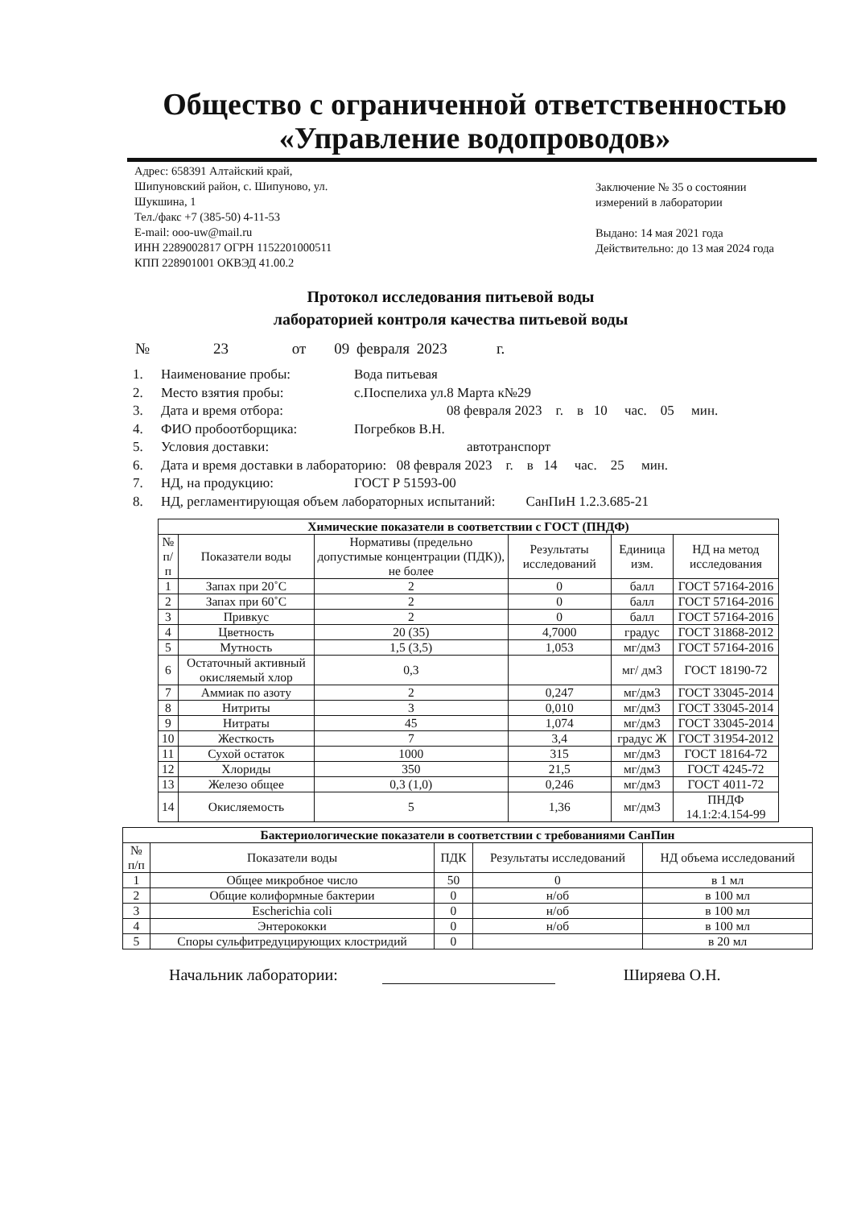Общество с ограниченной ответственностью
«Управление водопроводов»
Адрес: 658391 Алтайский край,
Шипуновский район, с. Шипуново, ул.
Шукшина, 1
Тел./факс +7 (385-50) 4-11-53
E-mail: ooo-uw@mail.ru
ИНН 2289002817 ОГРН 1152201000511
КПП 228901001 ОКВЭД 41.00.2
Заключение № 35 о состоянии измерений в лаборатории
Выдано: 14 мая 2021 года
Действительно: до 13 мая 2024 года
Протокол исследования питьевой воды
лабораторией контроля качества питьевой воды
№ 23 от 09 февраля 2023 г.
1. Наименование пробы: Вода питьевая
2. Место взятия пробы: с.Поспелиха ул.8 Марта к№29
3. Дата и время отбора: 08 февраля 2023 г. в 10 час. 05 мин.
4. ФИО пробоотборщика: Погребков В.Н.
5. Условия доставки: автотранспорт
6. Дата и время доставки в лабораторию: 08 февраля 2023 г. в 14 час. 25 мин.
7. НД, на продукцию: ГОСТ Р 51593-00
8. НД, регламентирующая объем лабораторных испытаний: СанПиН 1.2.3.685-21
| Химические показатели в соответствии с ГОСТ (ПНДФ) | | | | | |
| --- | --- | --- | --- | --- | --- |
| № п/п | Показатели воды | Нормативы (предельно допустимые концентрации (ПДК)), не более | Результаты исследований | Единица изм. | НД на метод исследования |
| 1 | Запах при 20˚С | 2 | 0 | балл | ГОСТ 57164-2016 |
| 2 | Запах при 60˚С | 2 | 0 | балл | ГОСТ 57164-2016 |
| 3 | Привкус | 2 | 0 | балл | ГОСТ 57164-2016 |
| 4 | Цветность | 20 (35) | 4,7000 | градус | ГОСТ 31868-2012 |
| 5 | Мутность | 1,5 (3,5) | 1,053 | мг/дм3 | ГОСТ 57164-2016 |
| 6 | Остаточный активный окисляемый хлор | 0,3 | | мг/ дм3 | ГОСТ 18190-72 |
| 7 | Аммиак по азоту | 2 | 0,247 | мг/дм3 | ГОСТ 33045-2014 |
| 8 | Нитриты | 3 | 0,010 | мг/дм3 | ГОСТ 33045-2014 |
| 9 | Нитраты | 45 | 1,074 | мг/дм3 | ГОСТ 33045-2014 |
| 10 | Жесткость | 7 | 3,4 | градус Ж | ГОСТ 31954-2012 |
| 11 | Сухой остаток | 1000 | 315 | мг/дм3 | ГОСТ 18164-72 |
| 12 | Хлориды | 350 | 21,5 | мг/дм3 | ГОСТ 4245-72 |
| 13 | Железо общее | 0,3 (1,0) | 0,246 | мг/дм3 | ГОСТ 4011-72 |
| 14 | Окисляемость | 5 | 1,36 | мг/дм3 | ПНДФ 14.1:2:4.154-99 |
| Бактериологические показатели в соответствии с требованиями СанПин | | | | |
| --- | --- | --- | --- | --- |
| № п/п | Показатели воды | ПДК | Результаты исследований | НД объема исследований |
| 1 | Общее микробное число | 50 | 0 | в 1 мл |
| 2 | Общие колиформные бактерии | 0 | н/об | в 100 мл |
| 3 | Escherichia coli | 0 | н/об | в 100 мл |
| 4 | Энтерококки | 0 | н/об | в 100 мл |
| 5 | Споры сульфитредуцирующих клостридий | 0 | | в 20 мл |
Начальник лаборатории: Ширяева О.Н.